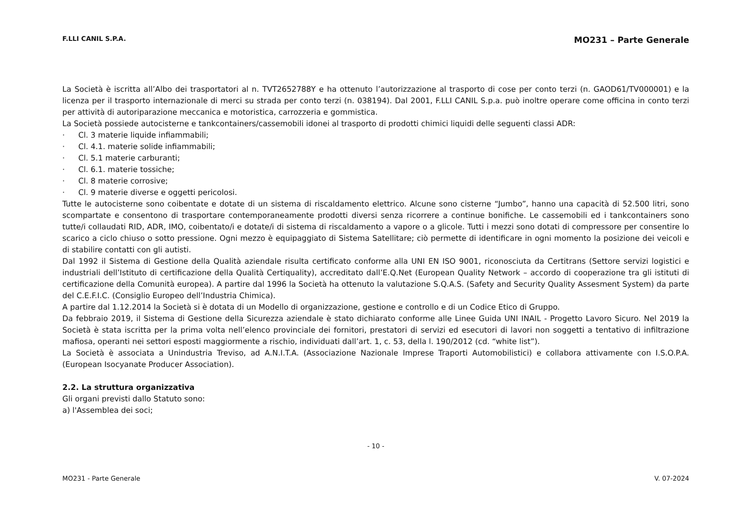F.LLI CANIL S.P.A.
MO231 – Parte Generale
La Società è iscritta all’Albo dei trasportatori al n. TVT2652788Y e ha ottenuto l’autorizzazione al trasporto di cose per conto terzi (n. GAOD61/TV000001) e la licenza per il trasporto internazionale di merci su strada per conto terzi (n. 038194). Dal 2001, F.LLI CANIL S.p.a. può inoltre operare come officina in conto terzi per attività di autoriparazione meccanica e motoristica, carrozzeria e gommistica.
La Società possiede autocisterne e tankcontainers/cassemobili idonei al trasporto di prodotti chimici liquidi delle seguenti classi ADR:
· Cl. 3 materie liquide infiammabili;
· Cl. 4.1. materie solide infiammabili;
· Cl. 5.1 materie carburanti;
· Cl. 6.1. materie tossiche;
· Cl. 8 materie corrosive;
· Cl. 9 materie diverse e oggetti pericolosi.
Tutte le autocisterne sono coibentate e dotate di un sistema di riscaldamento elettrico. Alcune sono cisterne “Jumbo”, hanno una capacità di 52.500 litri, sono scompartate e consentono di trasportare contemporaneamente prodotti diversi senza ricorrere a continue bonifiche. Le cassemobili ed i tankcontainers sono tutte/i collaudati RID, ADR, IMO, coibentato/i e dotate/i di sistema di riscaldamento a vapore o a glicole. Tutti i mezzi sono dotati di compressore per consentire lo scarico a ciclo chiuso o sotto pressione. Ogni mezzo è equipaggiato di Sistema Satellitare; ciò permette di identificare in ogni momento la posizione dei veicoli e di stabilire contatti con gli autisti.
Dal 1992 il Sistema di Gestione della Qualità aziendale risulta certificato conforme alla UNI EN ISO 9001, riconosciuta da Certitrans (Settore servizi logistici e industriali dell’Istituto di certificazione della Qualità Certiquality), accreditato dall’E.Q.Net (European Quality Network – accordo di cooperazione tra gli istituti di certificazione della Comunità europea). A partire dal 1996 la Società ha ottenuto la valutazione S.Q.A.S. (Safety and Security Quality Assesment System) da parte del C.E.F.I.C. (Consiglio Europeo dell’Industria Chimica).
A partire dal 1.12.2014 la Società si è dotata di un Modello di organizzazione, gestione e controllo e di un Codice Etico di Gruppo.
Da febbraio 2019, il Sistema di Gestione della Sicurezza aziendale è stato dichiarato conforme alle Linee Guida UNI INAIL - Progetto Lavoro Sicuro. Nel 2019 la Società è stata iscritta per la prima volta nell’elenco provinciale dei fornitori, prestatori di servizi ed esecutori di lavori non soggetti a tentativo di infiltrazione mafiosa, operanti nei settori esposti maggiormente a rischio, individuati dall’art. 1, c. 53, della l. 190/2012 (cd. “white list”).
La Società è associata a Unindustria Treviso, ad A.N.I.T.A. (Associazione Nazionale Imprese Traporti Automobilistici) e collabora attivamente con I.S.O.P.A. (European Isocyanate Producer Association).
2.2. La struttura organizzativa
Gli organi previsti dallo Statuto sono:
a) l'Assemblea dei soci;
- 10 -
MO231 - Parte Generale V. 07-2024